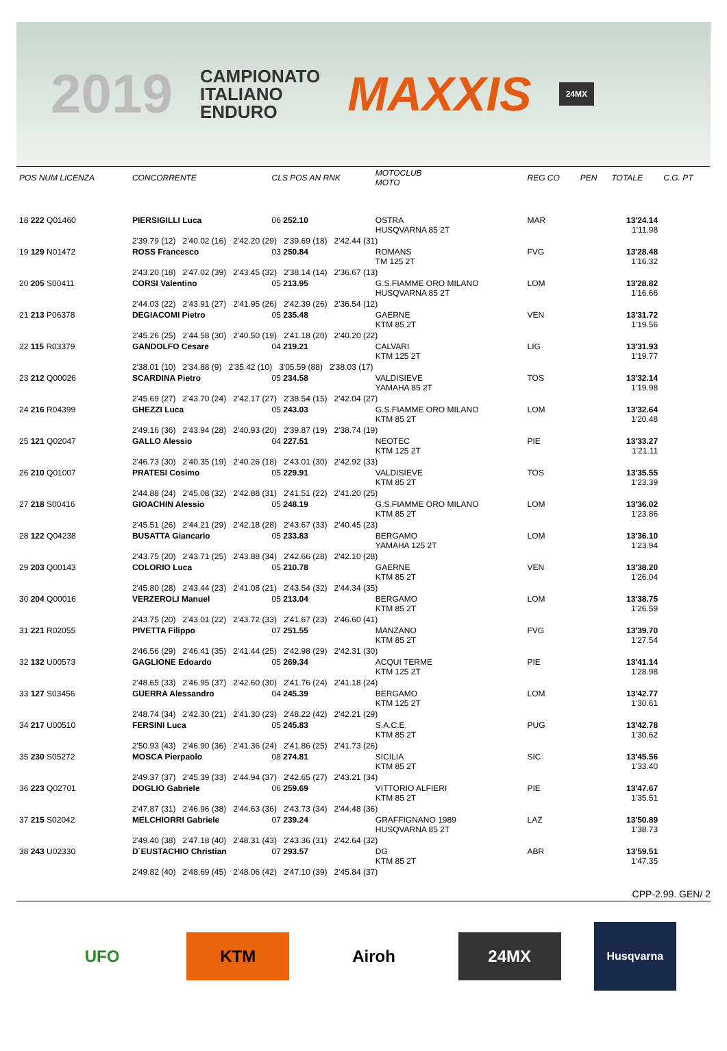2019
CAMPIONATO
ITALIANO
ENDURO
MAXXIS
24MX
| POS NUM LICENZA | CONCORRENTE | CLS POS AN RNK | MOTOCLUB MOTO | REG CO | PEN | TOTALE | C.G. PT |
| --- | --- | --- | --- | --- | --- | --- | --- |
| 18 222 Q01460 | PIERSIGILLI Luca | 06 252.10 | OSTRA HUSQVARNA 85 2T | MAR | | 13'24.14 1'11.98 | |
| | 2'39.79 (12) 2'40.02 (16) 2'42.20 (29) 2'39.69 (18) 2'42.44 (31) | | | | | | |
| 19 129 N01472 | ROSS Francesco | 03 250.84 | ROMANS TM 125 2T | FVG | | 13'28.48 1'16.32 | |
| | 2'43.20 (18) 2'47.02 (39) 2'43.45 (32) 2'38.14 (14) 2'36.67 (13) | | | | | | |
| 20 205 S00411 | CORSI Valentino | 05 213.95 | G.S.FIAMME ORO MILANO HUSQVARNA 85 2T | LOM | | 13'28.82 1'16.66 | |
| | 2'44.03 (22) 2'43.91 (27) 2'41.95 (26) 2'42.39 (26) 2'36.54 (12) | | | | | | |
| 21 213 P06378 | DEGIACOMI Pietro | 05 235.48 | GAERNE KTM 85 2T | VEN | | 13'31.72 1'19.56 | |
| | 2'45.26 (25) 2'44.58 (30) 2'40.50 (19) 2'41.18 (20) 2'40.20 (22) | | | | | | |
| 22 115 R03379 | GANDOLFO Cesare | 04 219.21 | CALVARI KTM 125 2T | LIG | | 13'31.93 1'19.77 | |
| | 2'38.01 (10) 2'34.88 (9) 2'35.42 (10) 3'05.59 (88) 2'38.03 (17) | | | | | | |
| 23 212 Q00026 | SCARDINA Pietro | 05 234.58 | VALDISIEVE YAMAHA 85 2T | TOS | | 13'32.14 1'19.98 | |
| | 2'45.69 (27) 2'43.70 (24) 2'42.17 (27) 2'38.54 (15) 2'42.04 (27) | | | | | | |
| 24 216 R04399 | GHEZZI Luca | 05 243.03 | G.S.FIAMME ORO MILANO KTM 85 2T | LOM | | 13'32.64 1'20.48 | |
| | 2'49.16 (36) 2'43.94 (28) 2'40.93 (20) 2'39.87 (19) 2'38.74 (19) | | | | | | |
| 25 121 Q02047 | GALLO Alessio | 04 227.51 | NEOTEC KTM 125 2T | PIE | | 13'33.27 1'21.11 | |
| | 2'46.73 (30) 2'40.35 (19) 2'40.26 (18) 2'43.01 (30) 2'42.92 (33) | | | | | | |
| 26 210 Q01007 | PRATESI Cosimo | 05 229.91 | VALDISIEVE KTM 85 2T | TOS | | 13'35.55 1'23.39 | |
| | 2'44.88 (24) 2'45.08 (32) 2'42.88 (31) 2'41.51 (22) 2'41.20 (25) | | | | | | |
| 27 218 S00416 | GIOACHIN Alessio | 05 248.19 | G.S.FIAMME ORO MILANO KTM 85 2T | LOM | | 13'36.02 1'23.86 | |
| | 2'45.51 (26) 2'44.21 (29) 2'42.18 (28) 2'43.67 (33) 2'40.45 (23) | | | | | | |
| 28 122 Q04238 | BUSATTA Giancarlo | 05 233.83 | BERGAMO YAMAHA 125 2T | LOM | | 13'36.10 1'23.94 | |
| | 2'43.75 (20) 2'43.71 (25) 2'43.88 (34) 2'42.66 (28) 2'42.10 (28) | | | | | | |
| 29 203 Q00143 | COLORIO Luca | 05 210.78 | GAERNE KTM 85 2T | VEN | | 13'38.20 1'26.04 | |
| | 2'45.80 (28) 2'43.44 (23) 2'41.08 (21) 2'43.54 (32) 2'44.34 (35) | | | | | | |
| 30 204 Q00016 | VERZEROLI Manuel | 05 213.04 | BERGAMO KTM 85 2T | LOM | | 13'38.75 1'26.59 | |
| | 2'43.75 (20) 2'43.01 (22) 2'43.72 (33) 2'41.67 (23) 2'46.60 (41) | | | | | | |
| 31 221 R02055 | PIVETTA Filippo | 07 251.55 | MANZANO KTM 85 2T | FVG | | 13'39.70 1'27.54 | |
| | 2'46.56 (29) 2'46.41 (35) 2'41.44 (25) 2'42.98 (29) 2'42.31 (30) | | | | | | |
| 32 132 U00573 | GAGLIONE Edoardo | 05 269.34 | ACQUI TERME KTM 125 2T | PIE | | 13'41.14 1'28.98 | |
| | 2'48.65 (33) 2'46.95 (37) 2'42.60 (30) 2'41.76 (24) 2'41.18 (24) | | | | | | |
| 33 127 S03456 | GUERRA Alessandro | 04 245.39 | BERGAMO KTM 125 2T | LOM | | 13'42.77 1'30.61 | |
| | 2'48.74 (34) 2'42.30 (21) 2'41.30 (23) 2'48.22 (42) 2'42.21 (29) | | | | | | |
| 34 217 U00510 | FERSINI Luca | 05 245.83 | S.A.C.E. KTM 85 2T | PUG | | 13'42.78 1'30.62 | |
| | 2'50.93 (43) 2'46.90 (36) 2'41.36 (24) 2'41.86 (25) 2'41.73 (26) | | | | | | |
| 35 230 S05272 | MOSCA Pierpaolo | 08 274.81 | SICILIA KTM 85 2T | SIC | | 13'45.56 1'33.40 | |
| | 2'49.37 (37) 2'45.39 (33) 2'44.94 (37) 2'42.65 (27) 2'43.21 (34) | | | | | | |
| 36 223 Q02701 | DOGLIO Gabriele | 06 259.69 | VITTORIO ALFIERI KTM 85 2T | PIE | | 13'47.67 1'35.51 | |
| | 2'47.87 (31) 2'46.96 (38) 2'44.63 (36) 2'43.73 (34) 2'44.48 (36) | | | | | | |
| 37 215 S02042 | MELCHIORRI Gabriele | 07 239.24 | GRAFFIGNANO 1989 HUSQVARNA 85 2T | LAZ | | 13'50.89 1'38.73 | |
| | 2'49.40 (38) 2'47.18 (40) 2'48.31 (43) 2'43.36 (31) 2'42.64 (32) | | | | | | |
| 38 243 U02330 | D`EUSTACHIO Christian | 07 293.57 | DG KTM 85 2T | ABR | | 13'59.51 1'47.35 | |
| | 2'49.82 (40) 2'48.69 (45) 2'48.06 (42) 2'47.10 (39) 2'45.84 (37) | | | | | | |
CPP-2.99. GEN/ 2
UFO KTM Airoh 24MX
Husqvarna